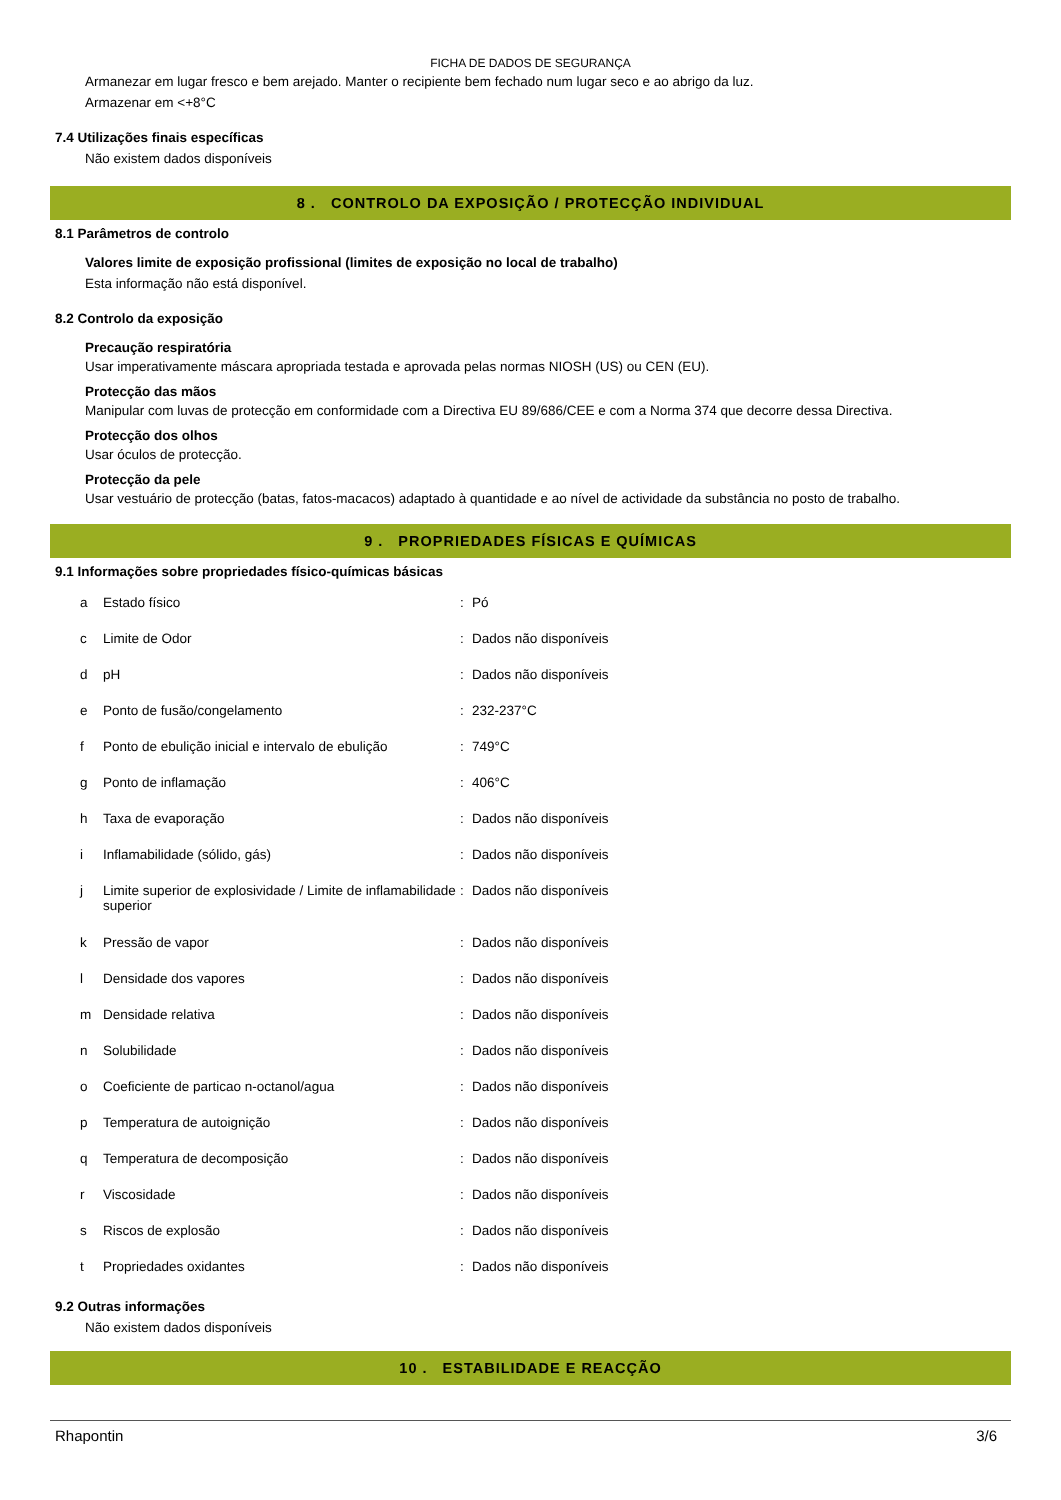FICHA DE DADOS DE SEGURANÇA
Armanezar em lugar fresco e bem arejado. Manter o recipiente bem fechado num lugar seco e ao abrigo da luz.
Armazenar em <+8°C
7.4 Utilizações finais específicas
Não existem dados disponíveis
8 . CONTROLO DA EXPOSIÇÃO / PROTECÇÃO INDIVIDUAL
8.1 Parâmetros de controlo
Valores limite de exposição profissional (limites de exposição no local de trabalho)
Esta informação não está disponível.
8.2 Controlo da exposição
Precaução respiratória
Usar imperativamente máscara apropriada testada e aprovada pelas normas NIOSH (US) ou CEN (EU).
Protecção das mãos
Manipular com luvas de protecção em conformidade com a Directiva EU 89/686/CEE e com a Norma 374 que decorre dessa Directiva.
Protecção dos olhos
Usar óculos de protecção.
Protecção da pele
Usar vestuário de protecção (batas, fatos-macacos) adaptado à quantidade e ao nível de actividade da substância no posto de trabalho.
9 . PROPRIEDADES FÍSICAS E QUÍMICAS
9.1 Informações sobre propriedades físico-químicas básicas
| a | Estado físico | : | Pó |
| c | Limite de Odor | : | Dados não disponíveis |
| d | pH | : | Dados não disponíveis |
| e | Ponto de fusão/congelamento | : | 232-237°C |
| f | Ponto de ebulição inicial e intervalo de ebulição | : | 749°C |
| g | Ponto de inflamação | : | 406°C |
| h | Taxa de evaporação | : | Dados não disponíveis |
| i | Inflamabilidade (sólido, gás) | : | Dados não disponíveis |
| j | Limite superior de explosividade / Limite de inflamabilidade superior | : | Dados não disponíveis |
| k | Pressão de vapor | : | Dados não disponíveis |
| l | Densidade dos vapores | : | Dados não disponíveis |
| m | Densidade relativa | : | Dados não disponíveis |
| n | Solubilidade | : | Dados não disponíveis |
| o | Coeficiente de particao n-octanol/agua | : | Dados não disponíveis |
| p | Temperatura de autoignição | : | Dados não disponíveis |
| q | Temperatura de decomposição | : | Dados não disponíveis |
| r | Viscosidade | : | Dados não disponíveis |
| s | Riscos de explosão | : | Dados não disponíveis |
| t | Propriedades oxidantes | : | Dados não disponíveis |
9.2 Outras informações
Não existem dados disponíveis
10 . ESTABILIDADE E REACÇÃO
Rhapontin 3/6